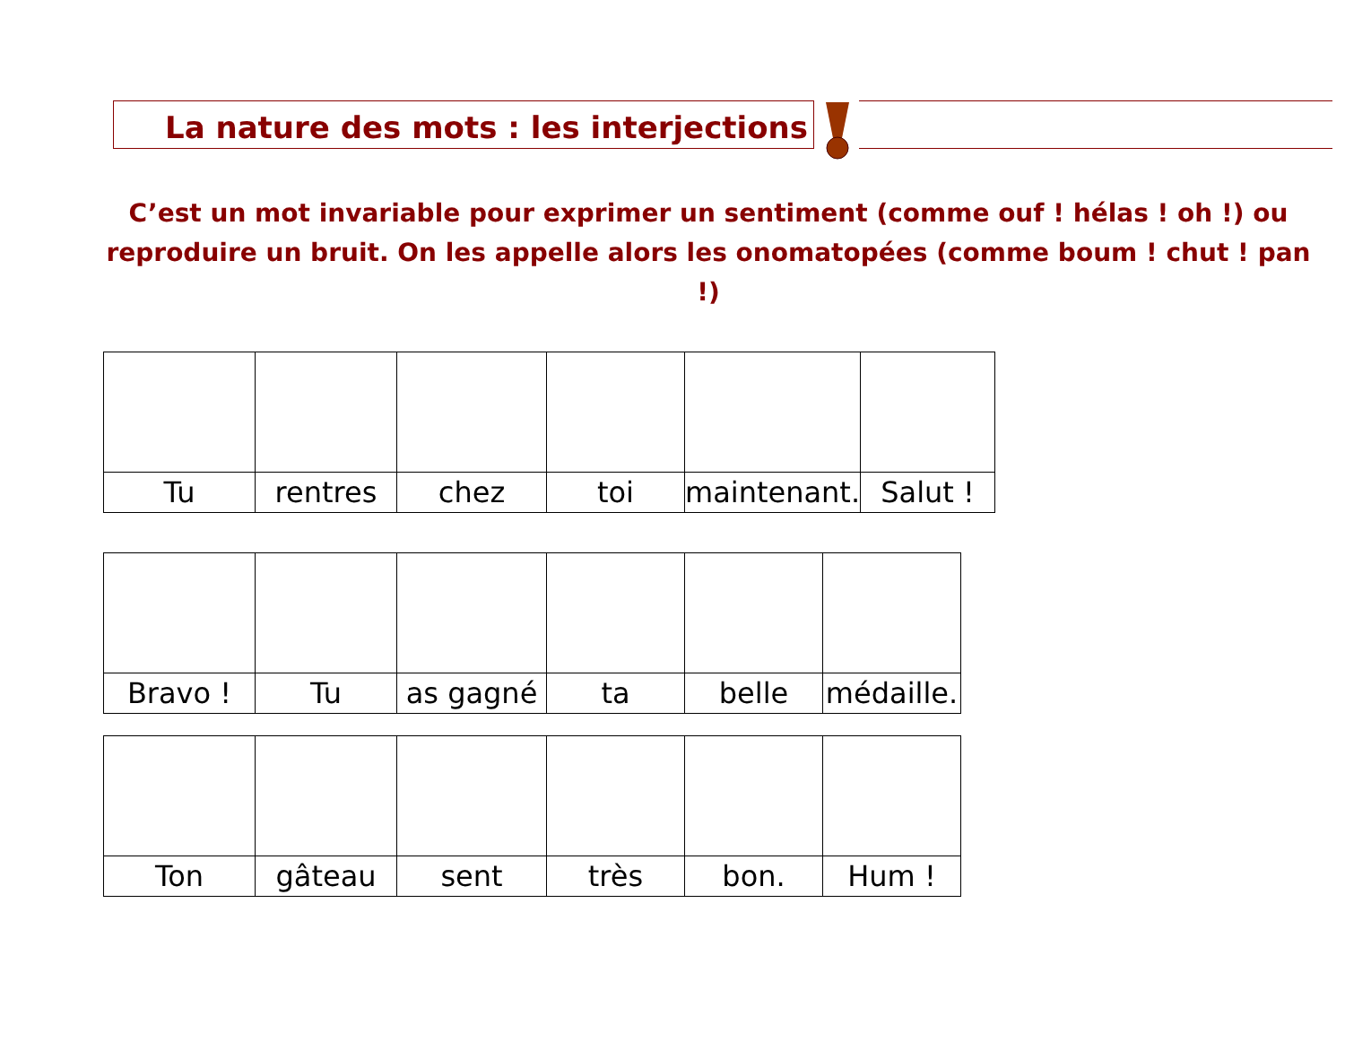La nature des mots : les interjections
C’est un mot invariable pour exprimer un sentiment (comme ouf ! hélas ! oh !) ou reproduire un bruit. On les appelle alors les onomatopées (comme boum ! chut ! pan !)
| Tu | rentres | chez | toi | maintenant. | Salut ! |
| Bravo ! | Tu | as gagné | ta | belle | médaille. |
| Ton | gâteau | sent | très | bon. | Hum ! |